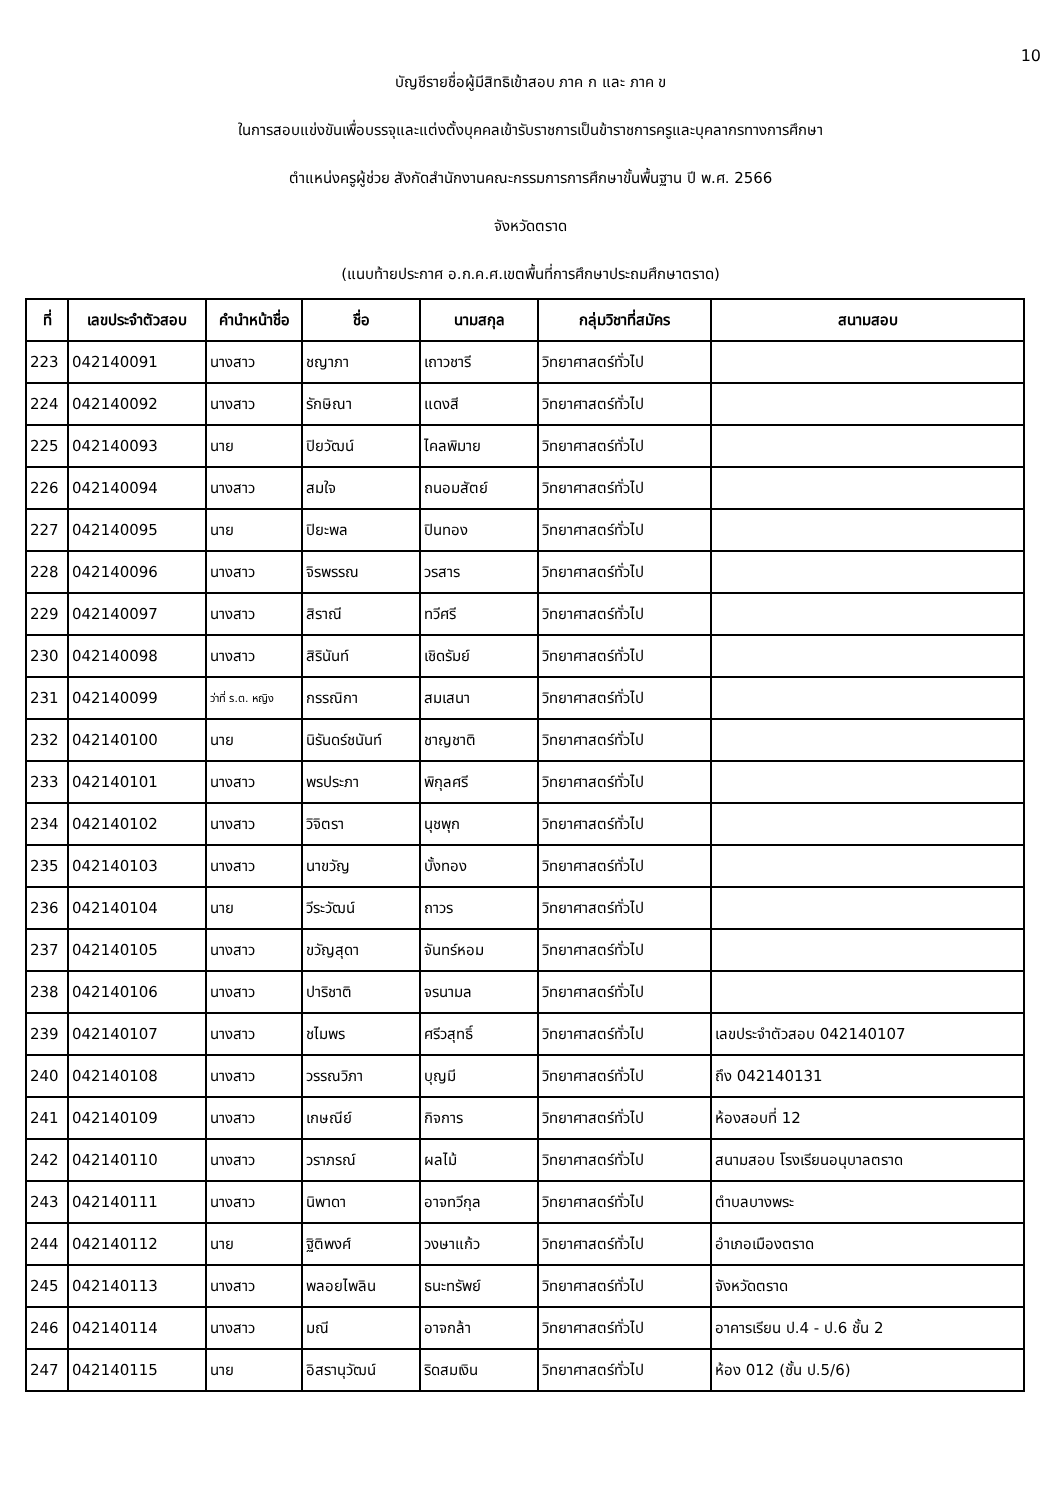10
บัญชีรายชื่อผู้มีสิทธิเข้าสอบ ภาค ก และ ภาค ข
ในการสอบแข่งขันเพื่อบรรจุและแต่งตั้งบุคคลเข้ารับราชการเป็นข้าราชการครูและบุคลากรทางการศึกษา
ตำแหน่งครูผู้ช่วย สังกัดสำนักงานคณะกรรมการการศึกษาขั้นพื้นฐาน ปี พ.ศ. 2566
จังหวัดตราด
(แนบท้ายประกาศ อ.ก.ค.ศ.เขตพื้นที่การศึกษาประถมศึกษาตราด)
| ที่ | เลขประจำตัวสอบ | คำนำหน้าชื่อ | ชื่อ | นามสกุล | กลุ่มวิชาที่สมัคร | สนามสอบ |
| --- | --- | --- | --- | --- | --- | --- |
| 223 | 042140091 | นางสาว | ชญาภา | เถาวชารี | วิทยาศาสตร์ทั่วไป | |
| 224 | 042140092 | นางสาว | รักษิณา | แดงสี | วิทยาศาสตร์ทั่วไป | |
| 225 | 042140093 | นาย | ปิยวัฒน์ | ไคลพิมาย | วิทยาศาสตร์ทั่วไป | |
| 226 | 042140094 | นางสาว | สมใจ | ถนอมสัตย์ | วิทยาศาสตร์ทั่วไป | |
| 227 | 042140095 | นาย | ปิยะพล | ปินทอง | วิทยาศาสตร์ทั่วไป | |
| 228 | 042140096 | นางสาว | จิรพรรณ | วรสาร | วิทยาศาสตร์ทั่วไป | |
| 229 | 042140097 | นางสาว | สิราณี | ทวีศรี | วิทยาศาสตร์ทั่วไป | |
| 230 | 042140098 | นางสาว | สิรินันท์ | เชิดรัมย์ | วิทยาศาสตร์ทั่วไป | |
| 231 | 042140099 | ว่าที่ ร.ต. หญิง | กรรณิกา | สมเสนา | วิทยาศาสตร์ทั่วไป | |
| 232 | 042140100 | นาย | นิรันดร์ชนันท์ | ชาญชาติ | วิทยาศาสตร์ทั่วไป | |
| 233 | 042140101 | นางสาว | พรประภา | พิกุลศรี | วิทยาศาสตร์ทั่วไป | |
| 234 | 042140102 | นางสาว | วิจิตรา | นุชพุก | วิทยาศาสตร์ทั่วไป | |
| 235 | 042140103 | นางสาว | นาขวัญ | บั้งทอง | วิทยาศาสตร์ทั่วไป | |
| 236 | 042140104 | นาย | วีระวัฒน์ | ถาวร | วิทยาศาสตร์ทั่วไป | |
| 237 | 042140105 | นางสาว | ขวัญสุดา | จันทร์หอม | วิทยาศาสตร์ทั่วไป | |
| 238 | 042140106 | นางสาว | ปาริชาติ | จรนามล | วิทยาศาสตร์ทั่วไป | |
| 239 | 042140107 | นางสาว | ชไมพร | ศรีวสุทธิ์ | วิทยาศาสตร์ทั่วไป | เลขประจำตัวสอบ 042140107 |
| 240 | 042140108 | นางสาว | วรรณวิภา | บุญมี | วิทยาศาสตร์ทั่วไป | ถึง 042140131 |
| 241 | 042140109 | นางสาว | เกษณีย์ | กิจการ | วิทยาศาสตร์ทั่วไป | ห้องสอบที่ 12 |
| 242 | 042140110 | นางสาว | วราภรณ์ | ผลไม้ | วิทยาศาสตร์ทั่วไป | สนามสอบ โรงเรียนอนุบาลตราด |
| 243 | 042140111 | นางสาว | นิพาดา | อาจทวีกุล | วิทยาศาสตร์ทั่วไป | ตำบลบางพระ |
| 244 | 042140112 | นาย | ฐิติพงศ์ | วงษาแก้ว | วิทยาศาสตร์ทั่วไป | อำเภอเมืองตราด |
| 245 | 042140113 | นางสาว | พลอยไพลิน | ธนะทรัพย์ | วิทยาศาสตร์ทั่วไป | จังหวัดตราด |
| 246 | 042140114 | นางสาว | มณี | อาจกล้า | วิทยาศาสตร์ทั่วไป | อาคารเรียน ป.4 - ป.6 ชั้น 2 |
| 247 | 042140115 | นาย | อิสรานุวัฒน์ | ริดสมเงิน | วิทยาศาสตร์ทั่วไป | ห้อง 012 (ชั้น ป.5/6) |